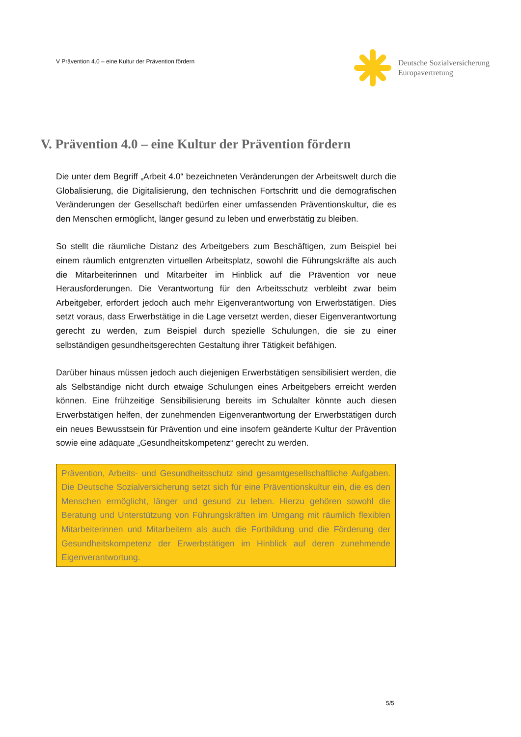V Prävention 4.0 – eine Kultur der Prävention fördern
Deutsche Sozialversicherung
Europavertretung
V. Prävention 4.0 – eine Kultur der Prävention fördern
Die unter dem Begriff „Arbeit 4.0“ bezeichneten Veränderungen der Arbeitswelt durch die Globalisierung, die Digitalisierung, den technischen Fortschritt und die demografischen Veränderungen der Gesellschaft bedürfen einer umfassenden Prä­ventionskultur, die es den Menschen ermöglicht, länger gesund zu leben und er­werbstätig zu bleiben.
So stellt die räumliche Distanz des Arbeitgebers zum Beschäftigen, zum Beispiel bei einem räumlich entgrenzten virtuellen Arbeitsplatz, sowohl die Führungskräfte als auch die Mitarbeiterinnen und Mitarbeiter im Hinblick auf die Prävention vor neue Herausforderungen. Die Verantwortung für den Arbeitsschutz verbleibt zwar beim Arbeitgeber, erfordert jedoch auch mehr Eigenverantwortung von Erwerbstä­tigen. Dies setzt voraus, dass Erwerbstätige in die Lage versetzt werden, dieser Eigenverantwortung gerecht zu werden, zum Beispiel durch spezielle Schulungen, die sie zu einer selbständigen gesundheitsgerechten Gestaltung ihrer Tätigkeit be­fähigen.
Darüber hinaus müssen jedoch auch diejenigen Erwerbstätigen sensibilisiert wer­den, die als Selbständige nicht durch etwaige Schulungen eines Arbeitgebers er­reicht werden können. Eine frühzeitige Sensibilisierung bereits im Schulalter könnte auch diesen Erwerbstätigen helfen, der zunehmenden Eigenverantwortung der Er­werbstätigen durch ein neues Bewusstsein für Prävention und eine insofern geän­derte Kultur der Prävention sowie eine adäquate „Gesundheitskompetenz“ gerecht zu werden.
Prävention, Arbeits- und Gesundheitsschutz sind gesamtgesellschaftliche Aufga­ben. Die Deutsche Sozialversicherung setzt sich für eine Präventionskultur ein, die es den Menschen ermöglicht, länger und gesund zu leben. Hierzu gehören sowohl die Beratung und Unterstützung von Führungskräften im Umgang mit räumlich flexiblen Mitarbeiterinnen und Mitarbeitern als auch die Fortbildung und die Förderung der Gesundheitskompetenz der Erwerbstätigen im Hinblick auf de­ren zunehmende Eigenverantwortung.
5/5